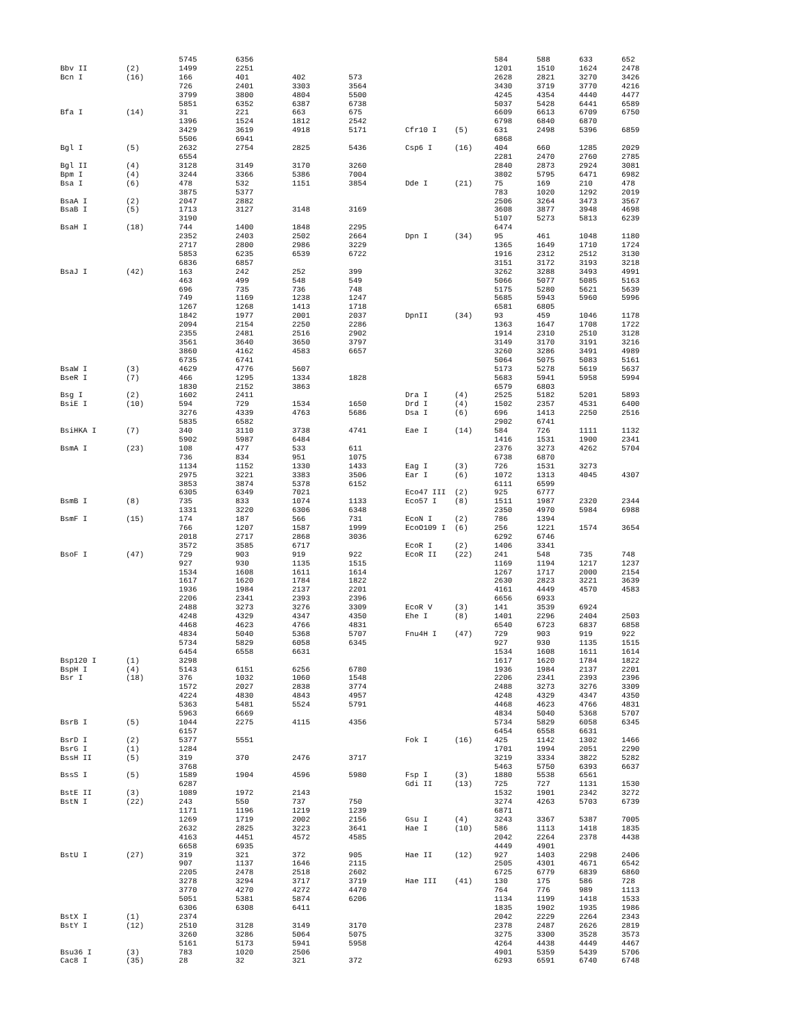| | | 5745 | 6356 | | |
| Bbv II | (2) | 1499 | 2251 | | |
| Bcn I | (16) | 166 | 401 | 402 | 573 |
| | | 726 | 2401 | 3303 | 3564 |
| | | 3799 | 3800 | 4804 | 5500 |
| | | 5851 | 6352 | 6387 | 6738 |
| Bfa I | (14) | 31 | 221 | 663 | 675 |
| | | 1396 | 1524 | 1812 | 2542 |
| | | 3429 | 3619 | 4918 | 5171 |
| | | 5506 | 6941 | | |
| Bgl I | (5) | 2632 | 2754 | 2825 | 5436 |
| | | 6554 | | | |
| Bgl II | (4) | 3128 | 3149 | 3170 | 3260 |
| Bpm I | (4) | 3244 | 3366 | 5386 | 7004 |
| Bsa I | (6) | 478 | 532 | 1151 | 3854 |
| | | 3875 | 5377 | | |
| BsaA I | (2) | 2047 | 2882 | | |
| BsaB I | (5) | 1713 | 3127 | 3148 | 3169 |
| | | 3190 | | | |
| BsaH I | (18) | 744 | 1400 | 1848 | 2295 |
| | | 2352 | 2403 | 2502 | 2664 |
| | | 2717 | 2800 | 2986 | 3229 |
| | | 5853 | 6235 | 6539 | 6722 |
| | | 6836 | 6857 | | |
| BsaJ I | (42) | 163 | 242 | 252 | 399 |
| | | 463 | 499 | 548 | 549 |
| | | 696 | 735 | 736 | 748 |
| | | 749 | 1169 | 1238 | 1247 |
| | | 1267 | 1268 | 1413 | 1718 |
| | | 1842 | 1977 | 2001 | 2037 |
| | | 2094 | 2154 | 2250 | 2286 |
| | | 2355 | 2481 | 2516 | 2902 |
| | | 3561 | 3640 | 3650 | 3797 |
| | | 3860 | 4162 | 4583 | 6657 |
| | | 6735 | 6741 | | |
| BsaW I | (3) | 4629 | 4776 | 5607 | |
| BseR I | (7) | 466 | 1295 | 1334 | 1828 |
| | | 1830 | 2152 | 3863 | |
| Bsg I | (2) | 1602 | 2411 | | |
| BsiE I | (10) | 594 | 729 | 1534 | 1650 |
| | | 3276 | 4339 | 4763 | 5686 |
| | | 5835 | 6582 | | |
| BsiHKA I | (7) | 340 | 3110 | 3738 | 4741 |
| | | 5902 | 5987 | 6484 | |
| BsmA I | (23) | 108 | 477 | 533 | 611 |
| | | 736 | 834 | 951 | 1075 |
| | | 1134 | 1152 | 1330 | 1433 |
| | | 2975 | 3221 | 3383 | 3506 |
| | | 3853 | 3874 | 5378 | 6152 |
| | | 6305 | 6349 | 7021 | |
| BsmB I | (8) | 735 | 833 | 1074 | 1133 |
| | | 1331 | 3220 | 6306 | 6348 |
| BsmF I | (15) | 174 | 187 | 566 | 731 |
| | | 766 | 1207 | 1587 | 1999 |
| | | 2018 | 2717 | 2868 | 3036 |
| | | 3572 | 3585 | 6717 | |
| BsoF I | (47) | 729 | 903 | 919 | 922 |
| | | 927 | 930 | 1135 | 1515 |
| | | 1534 | 1608 | 1611 | 1614 |
| | | 1617 | 1620 | 1784 | 1822 |
| | | 1936 | 1984 | 2137 | 2201 |
| | | 2206 | 2341 | 2393 | 2396 |
| | | 2488 | 3273 | 3276 | 3309 |
| | | 4248 | 4329 | 4347 | 4350 |
| | | 4468 | 4623 | 4766 | 4831 |
| | | 4834 | 5040 | 5368 | 5707 |
| | | 5734 | 5829 | 6058 | 6345 |
| | | 6454 | 6558 | 6631 | |
| Bsp120 I | (1) | 3298 | | | |
| BspH I | (4) | 5143 | 6151 | 6256 | 6780 |
| Bsr I | (18) | 376 | 1032 | 1060 | 1548 |
| | | 1572 | 2027 | 2838 | 3774 |
| | | 4224 | 4830 | 4843 | 4957 |
| | | 5363 | 5481 | 5524 | 5791 |
| | | 5963 | 6669 | | |
| BsrB I | (5) | 1044 | 2275 | 4115 | 4356 |
| | | 6157 | | | |
| BsrD I | (2) | 5377 | 5551 | | |
| BsrG I | (1) | 1284 | | | |
| BssH II | (5) | 319 | 370 | 2476 | 3717 |
| | | 3768 | | | |
| BssS I | (5) | 1589 | 1904 | 4596 | 5980 |
| | | 6287 | | | |
| BstE II | (3) | 1089 | 1972 | 2143 | |
| BstN I | (22) | 243 | 550 | 737 | 750 |
| | | 1171 | 1196 | 1219 | 1239 |
| | | 1269 | 1719 | 2002 | 2156 |
| | | 2632 | 2825 | 3223 | 3641 |
| | | 4163 | 4451 | 4572 | 4585 |
| | | 6658 | 6935 | | |
| BstU I | (27) | 319 | 321 | 372 | 905 |
| | | 907 | 1137 | 1646 | 2115 |
| | | 2205 | 2478 | 2518 | 2602 |
| | | 3278 | 3294 | 3717 | 3719 |
| | | 3770 | 4270 | 4272 | 4470 |
| | | 5051 | 5381 | 5874 | 6206 |
| | | 6306 | 6308 | 6411 | |
| BstX I | (1) | 2374 | | | |
| BstY I | (12) | 2510 | 3128 | 3149 | 3170 |
| | | 3260 | 3286 | 5064 | 5075 |
| | | 5161 | 5173 | 5941 | 5958 |
| Bsu36 I | (3) | 783 | 1020 | 2506 | |
| Cac8 I | (35) | 28 | 32 | 321 | 372 |
| | | 584 | 588 | 633 | 652 |
| | | 1201 | 1510 | 1624 | 2478 |
| | | 2628 | 2821 | 3270 | 3426 |
| | | 3430 | 3719 | 3770 | 4216 |
| | | 4245 | 4354 | 4440 | 4477 |
| | | 5037 | 5428 | 6441 | 6589 |
| | | 6609 | 6613 | 6709 | 6750 |
| | | 6798 | 6840 | 6870 | |
| Cfr10 I | (5) | 631 | 2498 | 5396 | 6859 |
| | | 6868 | | | |
| Csp6 I | (16) | 404 | 660 | 1285 | 2029 |
| | | 2281 | 2470 | 2760 | 2785 |
| | | 2840 | 2873 | 2924 | 3081 |
| | | 3802 | 5795 | 6471 | 6982 |
| Dde I | (21) | 75 | 169 | 210 | 478 |
| | | 783 | 1020 | 1292 | 2019 |
| | | 2506 | 3264 | 3473 | 3567 |
| | | 3608 | 3877 | 3948 | 4698 |
| | | 5107 | 5273 | 5813 | 6239 |
| | | 6474 | | | |
| Dpn I | (34) | 95 | 461 | 1048 | 1180 |
| | | 1365 | 1649 | 1710 | 1724 |
| | | 1916 | 2312 | 2512 | 3130 |
| | | 3151 | 3172 | 3193 | 3218 |
| | | 3262 | 3288 | 3493 | 4991 |
| | | 5066 | 5077 | 5085 | 5163 |
| | | 5175 | 5280 | 5621 | 5639 |
| | | 5685 | 5943 | 5960 | 5996 |
| | | 6581 | 6805 | | |
| DpnII | (34) | 93 | 459 | 1046 | 1178 |
| | | 1363 | 1647 | 1708 | 1722 |
| | | 1914 | 2310 | 2510 | 3128 |
| | | 3149 | 3170 | 3191 | 3216 |
| | | 3260 | 3286 | 3491 | 4989 |
| | | 5064 | 5075 | 5083 | 5161 |
| | | 5173 | 5278 | 5619 | 5637 |
| | | 5683 | 5941 | 5958 | 5994 |
| | | 6579 | 6803 | | |
| Dra I | (4) | 2525 | 5182 | 5201 | 5893 |
| Drd I | (4) | 1502 | 2357 | 4531 | 6400 |
| Dsa I | (6) | 696 | 1413 | 2250 | 2516 |
| | | 2902 | 6741 | | |
| Eae I | (14) | 584 | 726 | 1111 | 1132 |
| | | 1416 | 1531 | 1900 | 2341 |
| | | 2376 | 3273 | 4262 | 5704 |
| | | 6738 | 6870 | | |
| Eag I | (3) | 726 | 1531 | 3273 | |
| Ear I | (6) | 1072 | 1313 | 4045 | 4307 |
| | | 6111 | 6599 | | |
| Eco47 III | (2) | 925 | 6777 | | |
| Eco57 I | (8) | 1511 | 1987 | 2320 | 2344 |
| | | 2350 | 4970 | 5984 | 6988 |
| EcoN I | (2) | 786 | 1394 | | |
| EcoO109 I | (6) | 256 | 1221 | 1574 | 3654 |
| | | 6292 | 6746 | | |
| EcoR I | (2) | 1406 | 3341 | | |
| EcoR II | (22) | 241 | 548 | 735 | 748 |
| | | 1169 | 1194 | 1217 | 1237 |
| | | 1267 | 1717 | 2000 | 2154 |
| | | 2630 | 2823 | 3221 | 3639 |
| | | 4161 | 4449 | 4570 | 4583 |
| | | 6656 | 6933 | | |
| EcoR V | (3) | 141 | 3539 | 6924 | |
| Ehe I | (8) | 1401 | 2296 | 2404 | 2503 |
| | | 6540 | 6723 | 6837 | 6858 |
| Fnu4H I | (47) | 729 | 903 | 919 | 922 |
| | | 927 | 930 | 1135 | 1515 |
| | | 1534 | 1608 | 1611 | 1614 |
| | | 1617 | 1620 | 1784 | 1822 |
| | | 1936 | 1984 | 2137 | 2201 |
| | | 2206 | 2341 | 2393 | 2396 |
| | | 2488 | 3273 | 3276 | 3309 |
| | | 4248 | 4329 | 4347 | 4350 |
| | | 4468 | 4623 | 4766 | 4831 |
| | | 4834 | 5040 | 5368 | 5707 |
| | | 5734 | 5829 | 6058 | 6345 |
| | | 6454 | 6558 | 6631 | |
| Fok I | (16) | 425 | 1142 | 1302 | 1466 |
| | | 1701 | 1994 | 2051 | 2290 |
| | | 3219 | 3334 | 3822 | 5282 |
| | | 5463 | 5750 | 6393 | 6637 |
| Fsp I | (3) | 1880 | 5538 | 6561 | |
| Gdi II | (13) | 725 | 727 | 1131 | 1530 |
| | | 1532 | 1901 | 2342 | 3272 |
| | | 3274 | 4263 | 5703 | 6739 |
| | | 6871 | | | |
| Gsu I | (4) | 3243 | 3367 | 5387 | 7005 |
| Hae I | (10) | 586 | 1113 | 1418 | 1835 |
| | | 2042 | 2264 | 2378 | 4438 |
| | | 4449 | 4901 | | |
| Hae II | (12) | 927 | 1403 | 2298 | 2406 |
| | | 2505 | 4301 | 4671 | 6542 |
| | | 6725 | 6779 | 6839 | 6860 |
| Hae III | (41) | 130 | 175 | 586 | 728 |
| | | 764 | 776 | 989 | 1113 |
| | | 1134 | 1199 | 1418 | 1533 |
| | | 1835 | 1902 | 1935 | 1986 |
| | | 2042 | 2229 | 2264 | 2343 |
| | | 2378 | 2487 | 2626 | 2819 |
| | | 3275 | 3300 | 3528 | 3573 |
| | | 4264 | 4438 | 4449 | 4467 |
| | | 4901 | 5359 | 5439 | 5706 |
| | | 6293 | 6591 | 6740 | 6748 |